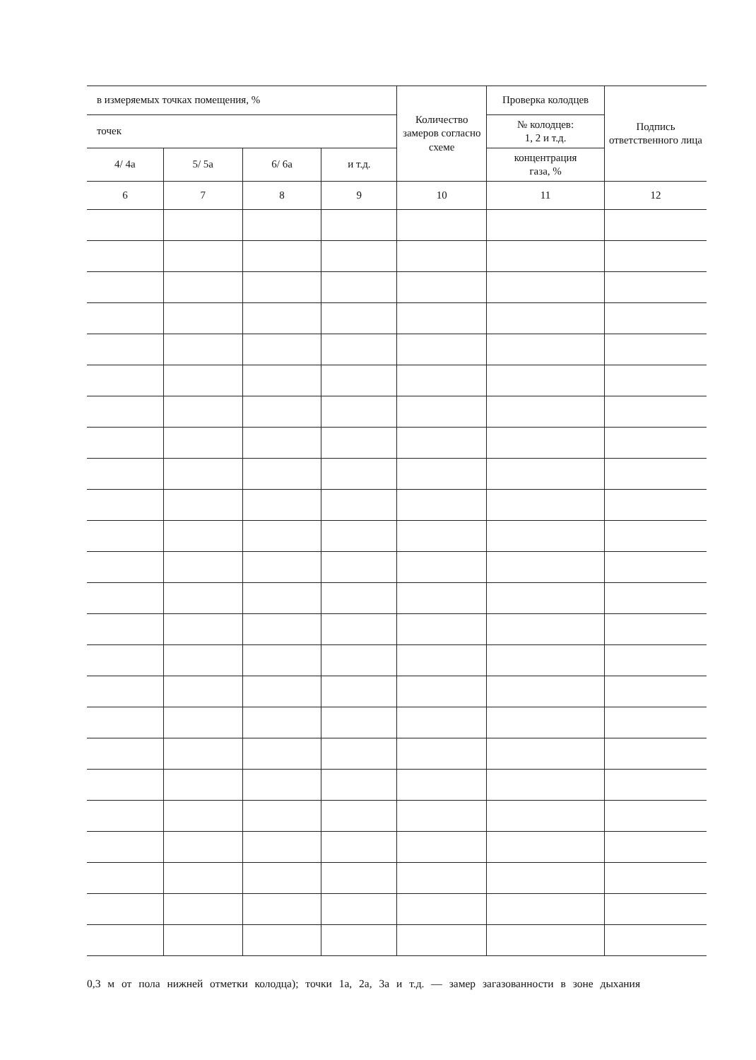| в измеряемых точках помещения, % | | | | Количество замеров согласно схеме | Проверка колодцев | Подпись ответственного лица |
| --- | --- | --- | --- | --- | --- | --- |
| точек | | | | | № колодцев: 1, 2 и т.д. | |
| 4/ 4а | 5/ 5а | 6/ 6а | и т.д. | | концентрация газа, % | |
| 6 | 7 | 8 | 9 | 10 | 11 | 12 |
0,3 м от пола нижней отметки колодца); точки 1а, 2а, 3а и т.д. — замер загазованности в зоне дыхания